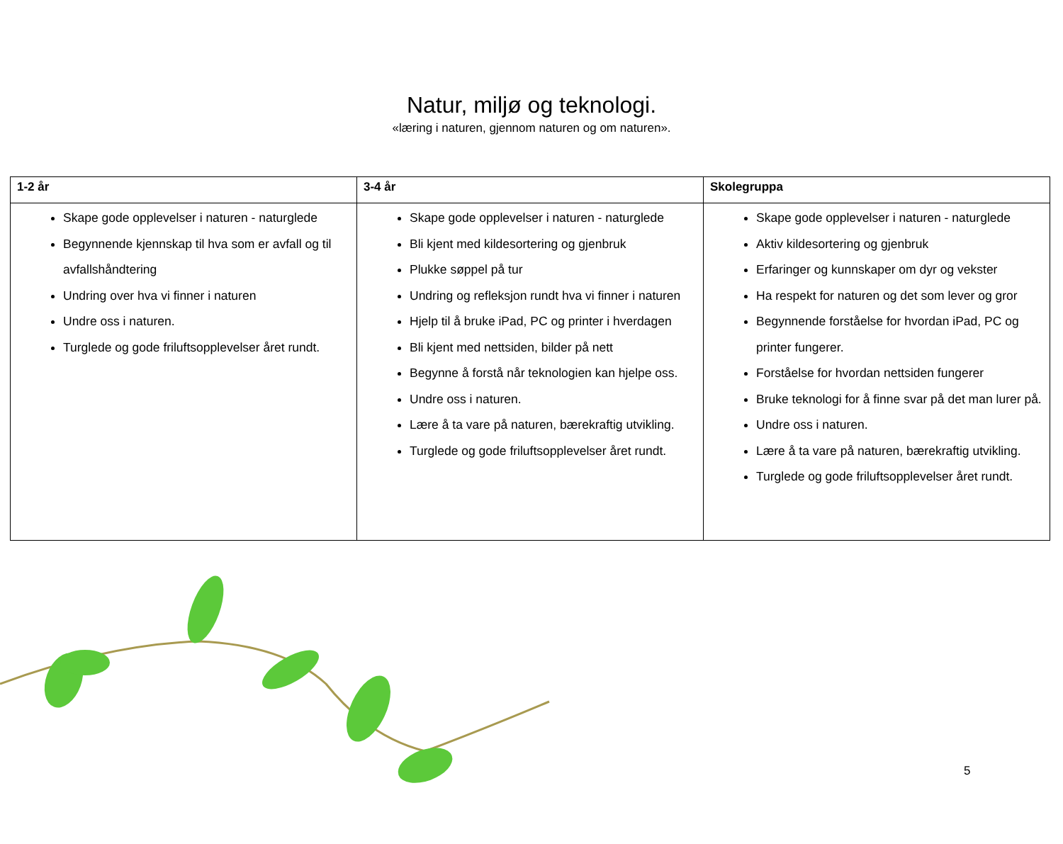Natur, miljø og teknologi.
«læring i naturen, gjennom naturen og om naturen».
| 1-2 år | 3-4 år | Skolegruppa |
| --- | --- | --- |
| Skape gode opplevelser i naturen - naturglede Begynnende kjennskap til hva som er avfall og til avfallshåndtering Undring over hva vi finner i naturen Undre oss i naturen. Turglede og gode friluftsopplevelser året rundt. | Skape gode opplevelser i naturen - naturglede Bli kjent med kildesortering og gjenbruk Plukke søppel på tur Undring og refleksjon rundt hva vi finner i naturen Hjelp til å bruke iPad, PC og printer i hverdagen Bli kjent med nettsiden, bilder på nett Begynne å forstå når teknologien kan hjelpe oss. Undre oss i naturen. Lære å ta vare på naturen, bærekraftig utvikling. Turglede og gode friluftsopplevelser året rundt. | Skape gode opplevelser i naturen - naturglede Aktiv kildesortering og gjenbruk Erfaringer og kunnskaper om dyr og vekster Ha respekt for naturen og det som lever og gror Begynnende forståelse for hvordan iPad, PC og printer fungerer. Forståelse for hvordan nettsiden fungerer Bruke teknologi for å finne svar på det man lurer på. Undre oss i naturen. Lære å ta vare på naturen, bærekraftig utvikling. Turglede og gode friluftsopplevelser året rundt. |
5